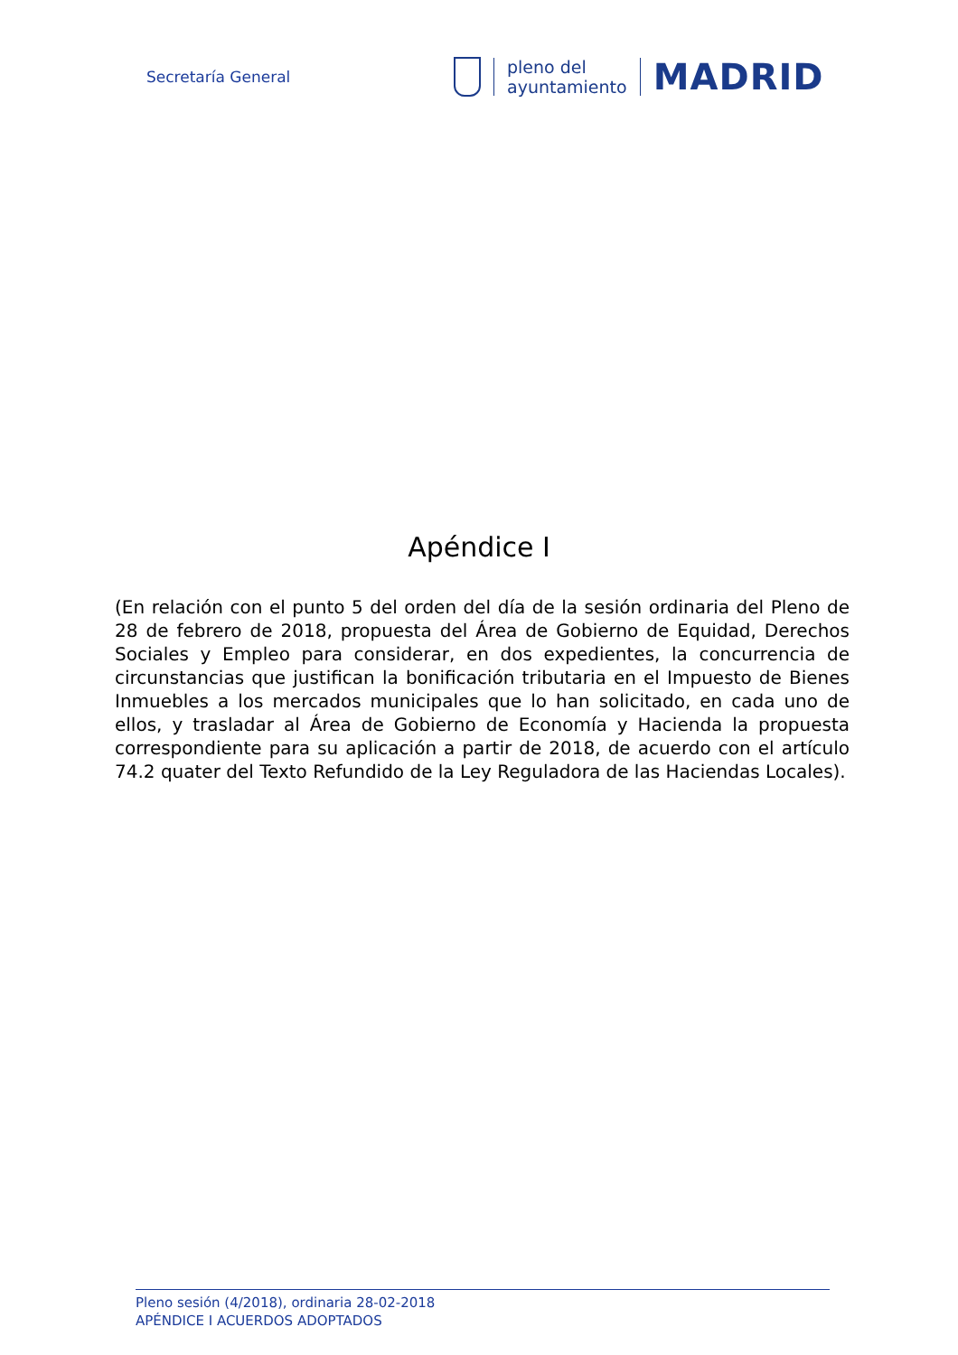Secretaría General
pleno del
ayuntamiento
MADRID
Apéndice I
(En relación con el punto 5 del orden del día de la sesión ordinaria del Pleno de 28 de febrero de 2018, propuesta del Área de Gobierno de Equidad, Derechos Sociales y Empleo para considerar, en dos expedientes, la concurrencia de circunstancias que justifican la bonificación tributaria en el Impuesto de Bienes Inmuebles a los mercados municipales que lo han solicitado, en cada uno de ellos, y trasladar al Área de Gobierno de Economía y Hacienda la propuesta correspondiente para su aplicación a partir de 2018, de acuerdo con el artículo 74.2 quater del Texto Refundido de la Ley Reguladora de las Haciendas Locales).
Pleno sesión (4/2018), ordinaria 28-02-2018
APÉNDICE I ACUERDOS ADOPTADOS